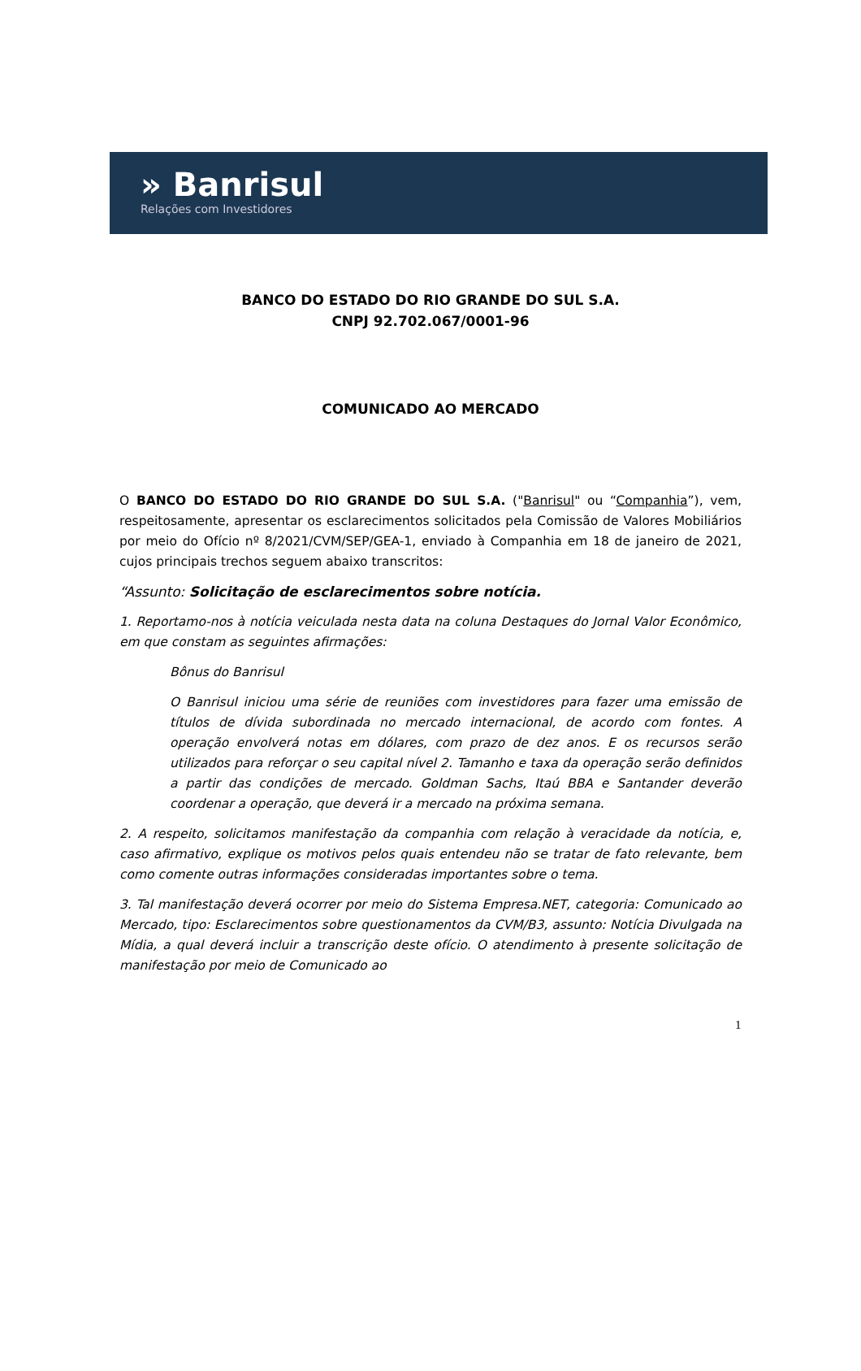» Banrisul
Relações com Investidores
BANCO DO ESTADO DO RIO GRANDE DO SUL S.A.
CNPJ 92.702.067/0001-96
COMUNICADO AO MERCADO
O BANCO DO ESTADO DO RIO GRANDE DO SUL S.A. ("Banrisul" ou “Companhia”), vem, respeitosamente, apresentar os esclarecimentos solicitados pela Comissão de Valores Mobiliários por meio do Ofício nº 8/2021/CVM/SEP/GEA-1, enviado à Companhia em 18 de janeiro de 2021, cujos principais trechos seguem abaixo transcritos:
“Assunto: Solicitação de esclarecimentos sobre notícia.
1. Reportamo-nos à notícia veiculada nesta data na coluna Destaques do Jornal Valor Econômico, em que constam as seguintes afirmações:
Bônus do Banrisul
O Banrisul iniciou uma série de reuniões com investidores para fazer uma emissão de títulos de dívida subordinada no mercado internacional, de acordo com fontes. A operação envolverá notas em dólares, com prazo de dez anos. E os recursos serão utilizados para reforçar o seu capital nível 2. Tamanho e taxa da operação serão definidos a partir das condições de mercado. Goldman Sachs, Itaú BBA e Santander deverão coordenar a operação, que deverá ir a mercado na próxima semana.
2. A respeito, solicitamos manifestação da companhia com relação à veracidade da notícia, e, caso afirmativo, explique os motivos pelos quais entendeu não se tratar de fato relevante, bem como comente outras informações consideradas importantes sobre o tema.
3. Tal manifestação deverá ocorrer por meio do Sistema Empresa.NET, categoria: Comunicado ao Mercado, tipo: Esclarecimentos sobre questionamentos da CVM/B3, assunto: Notícia Divulgada na Mídia, a qual deverá incluir a transcrição deste ofício. O atendimento à presente solicitação de manifestação por meio de Comunicado ao
1